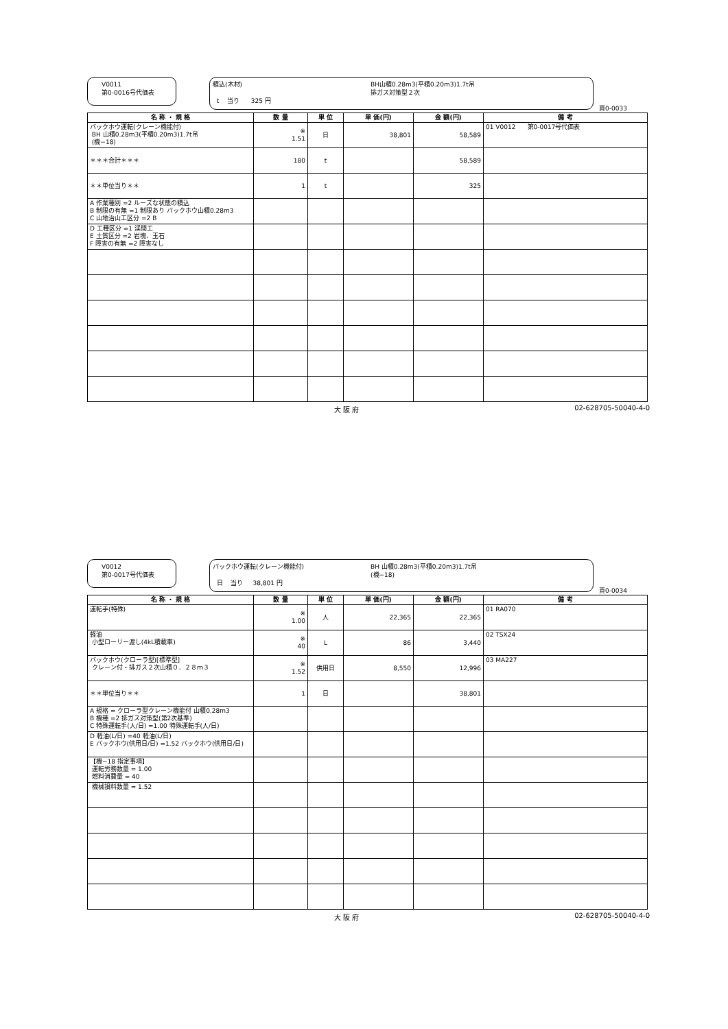V0011
第0-0016号代価表
積込(木材)
t 当り 325 円
BH山積0.28m3(平積0.20m3)1.7t吊
排ガス対策型２次
頁0-0033
| 名 称 ・ 規 格 | 数 量 | 単 位 | 単 価(円) | 金 額(円) | 備 考 |
| --- | --- | --- | --- | --- | --- |
| バックホウ運転(クレーン機能付) BH 山積0.28m3(平積0.20m3)1.7t吊 (機−18) | ※ 1.51 | 日 | 38,801 | 58,589 | 01 V0012 第0-0017号代価表 |
| ＊＊＊合計＊＊＊ | 180 | t | | 58,589 | |
| ＊＊単位当り＊＊ | 1 | t | | 325 | |
| A 作業種別 =2 ルーズな状態の積込 B 制限の有無 =1 制限あり バックホウ山積0.28m3 C 山地治山工区分 =2 B | | | | | |
| D 工種区分 =1 渓間工 E 土質区分 =2 岩塊、玉石 F 障害の有無 =2 障害なし | | | | | |
大 阪 府 02-628705-50040-4-0
V0012
第0-0017号代価表
バックホウ運転(クレーン機能付)
日 当り 38,801 円
BH 山積0.28m3(平積0.20m3)1.7t吊
(機−18)
頁0-0034
| 名 称 ・ 規 格 | 数 量 | 単 位 | 単 価(円) | 金 額(円) | 備 考 |
| --- | --- | --- | --- | --- | --- |
| 運転手(特殊) | ※ 1.00 | 人 | 22,365 | 22,365 | 01 RA070 |
| 軽油 小型ローリー渡し(4kL積載車) | ※ 40 | L | 86 | 3,440 | 02 TSX24 |
| バックホウ(クローラ型)[標準型] クレーン付・排ガス２次山積０．２８ｍ３ | ※ 1.52 | 供用日 | 8,550 | 12,996 | 03 MA227 |
| ＊＊単位当り＊＊ | 1 | 日 | | 38,801 | |
| A 規格 = クローラ型クレーン機能付 山積0.28m3 B 機種 =2 排ガス対策型(第2次基準) C 特殊運転手(人/日) =1.00 特殊運転手(人/日) | | | | | |
| D 軽油(L/日) =40 軽油(L/日) E バックホウ(供用日/日) =1.52 バックホウ(供用日/日) | | | | | |
| 【機−18 指定事項】 運転労務数量 = 1.00 燃料消費量 = 40 | | | | | |
| 機械損料数量 = 1.52 | | | | | |
大 阪 府 02-628705-50040-4-0